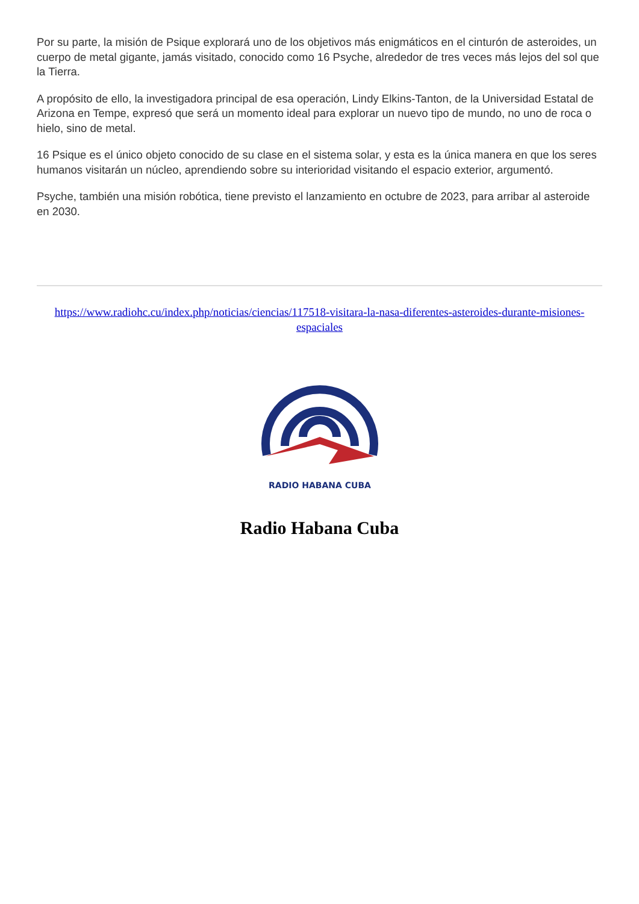Por su parte, la misión de Psique explorará uno de los objetivos más enigmáticos en el cinturón de asteroides, un cuerpo de metal gigante, jamás visitado, conocido como 16 Psyche, alrededor de tres veces más lejos del sol que la Tierra.
A propósito de ello, la investigadora principal de esa operación, Lindy Elkins-Tanton, de la Universidad Estatal de Arizona en Tempe, expresó que será un momento ideal para explorar un nuevo tipo de mundo, no uno de roca o hielo, sino de metal.
16 Psique es el único objeto conocido de su clase en el sistema solar, y esta es la única manera en que los seres humanos visitarán un núcleo, aprendiendo sobre su interioridad visitando el espacio exterior, argumentó.
Psyche, también una misión robótica, tiene previsto el lanzamiento en octubre de 2023, para arribar al asteroide en 2030.
https://www.radiohc.cu/index.php/noticias/ciencias/117518-visitara-la-nasa-diferentes-asteroides-durante-misiones-espaciales
RADIO HABANA CUBA
Radio Habana Cuba